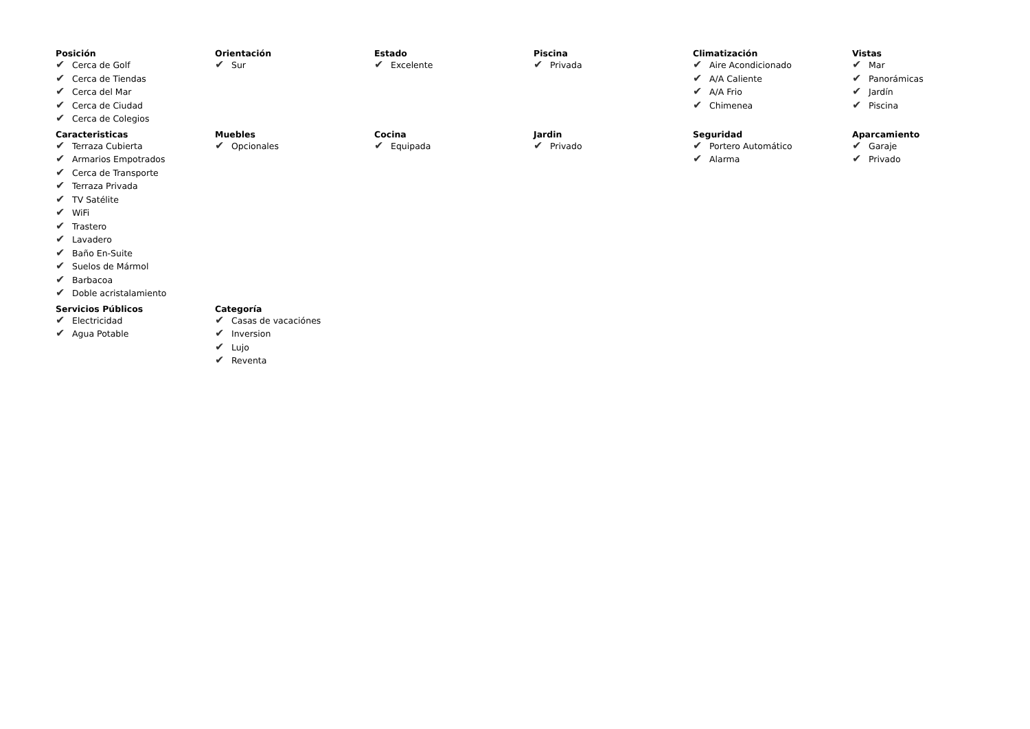Posición
✔ Cerca de Golf
✔ Cerca de Tiendas
✔ Cerca del Mar
✔ Cerca de Ciudad
✔ Cerca de Colegios
Orientación
✔ Sur
Estado
✔ Excelente
Piscina
✔ Privada
Climatización
✔ Aire Acondicionado
✔ A/A Caliente
✔ A/A Frio
✔ Chimenea
Vistas
✔ Mar
✔ Panorámicas
✔ Jardín
✔ Piscina
Caracteristicas
✔ Terraza Cubierta
✔ Armarios Empotrados
✔ Cerca de Transporte
✔ Terraza Privada
✔ TV Satélite
✔ WiFi
✔ Trastero
✔ Lavadero
✔ Baño En-Suite
✔ Suelos de Mármol
✔ Barbacoa
✔ Doble acristalamiento
Muebles
✔ Opcionales
Cocina
✔ Equipada
Jardin
✔ Privado
Seguridad
✔ Portero Automático
✔ Alarma
Aparcamiento
✔ Garaje
✔ Privado
Servicios Públicos
✔ Electricidad
✔ Agua Potable
Categoría
✔ Casas de vacaciónes
✔ Inversion
✔ Lujo
✔ Reventa